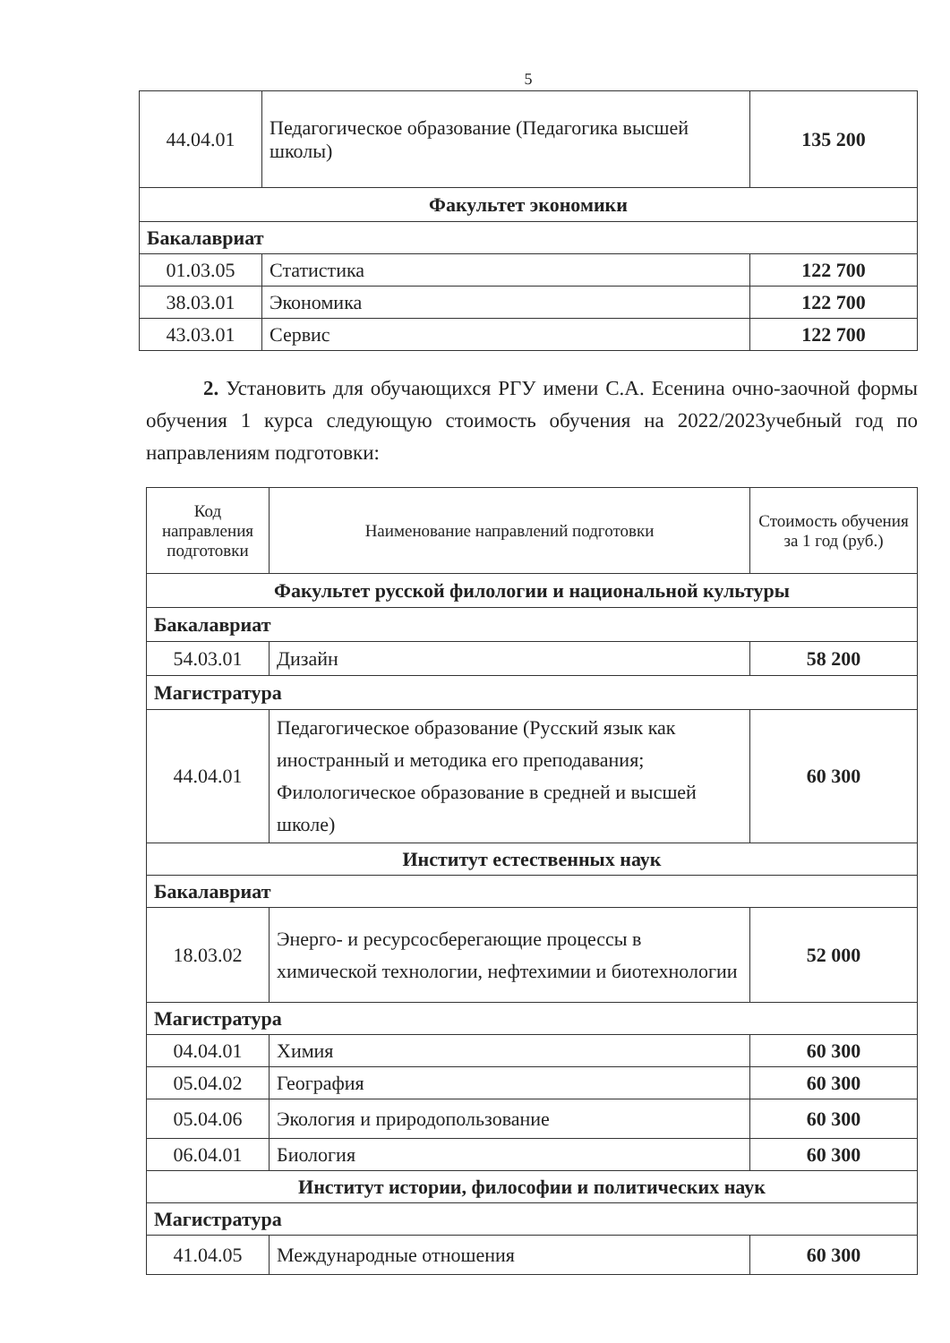5
| 44.04.01 | Педагогическое образование (Педагогика высшей школы) | 135 200 |
| Факультет экономики | | |
| Бакалавриат | | |
| 01.03.05 | Статистика | 122 700 |
| 38.03.01 | Экономика | 122 700 |
| 43.03.01 | Сервис | 122 700 |
2. Установить для обучающихся РГУ имени С.А. Есенина очно-заочной формы обучения 1 курса следующую стоимость обучения на 2022/2023учебный год по направлениям подготовки:
| Код направления подготовки | Наименование направлений подготовки | Стоимость обучения за 1 год (руб.) |
| --- | --- | --- |
| Факультет русской филологии и национальной культуры | | |
| Бакалавриат | | |
| 54.03.01 | Дизайн | 58 200 |
| Магистратура | | |
| 44.04.01 | Педагогическое образование (Русский язык как иностранный и методика его преподавания; Филологическое образование в средней и высшей школе) | 60 300 |
| Институт естественных наук | | |
| Бакалавриат | | |
| 18.03.02 | Энерго- и ресурсосберегающие процессы в химической технологии, нефтехимии и биотехнологии | 52 000 |
| Магистратура | | |
| 04.04.01 | Химия | 60 300 |
| 05.04.02 | География | 60 300 |
| 05.04.06 | Экология и природопользование | 60 300 |
| 06.04.01 | Биология | 60 300 |
| Институт истории, философии и политических наук | | |
| Магистратура | | |
| 41.04.05 | Международные отношения | 60 300 |